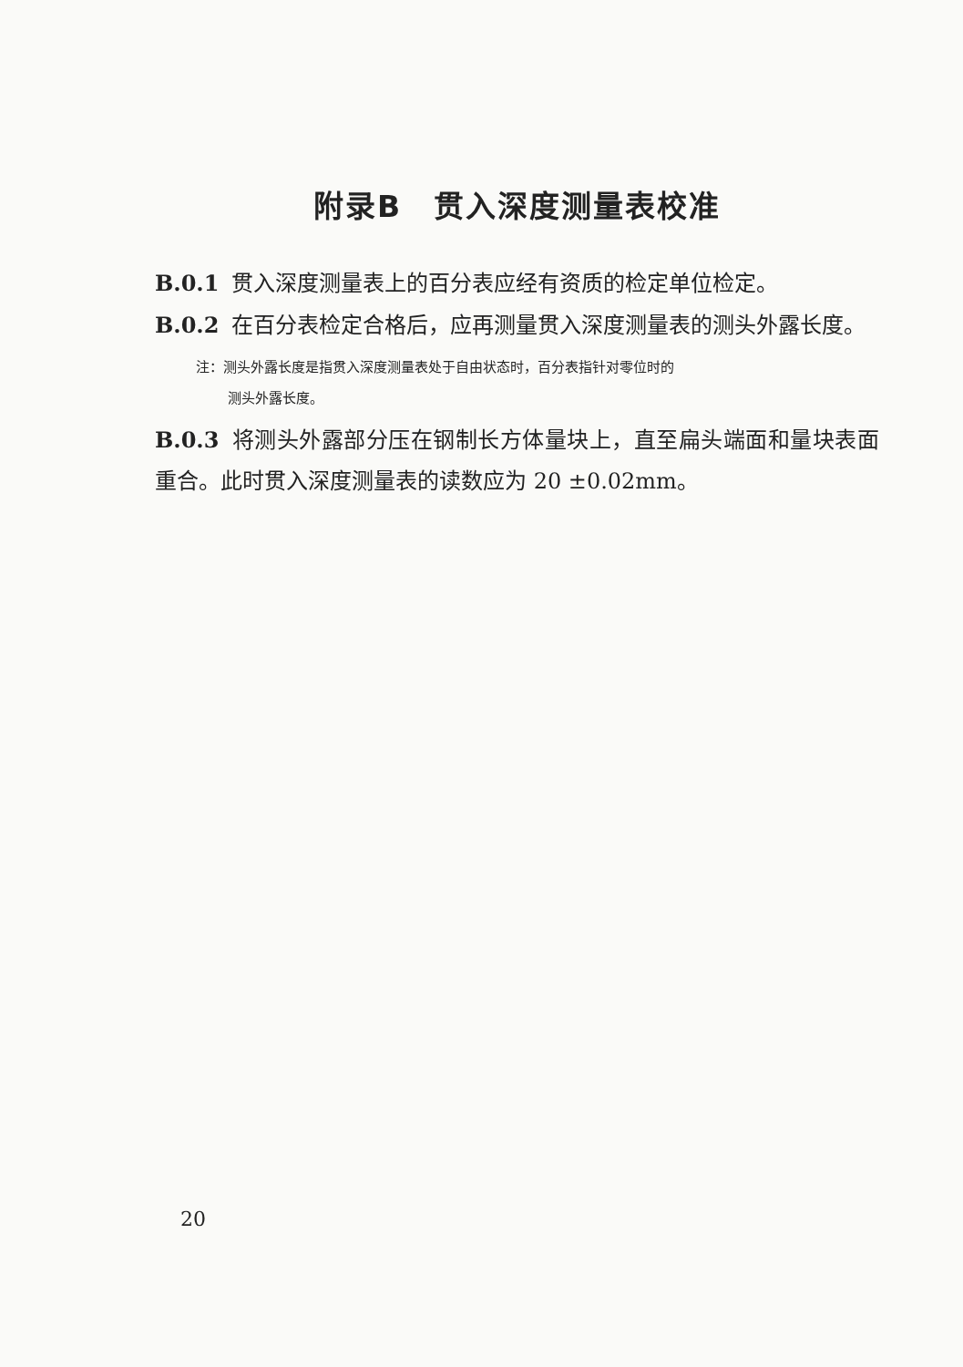附录B　贯入深度测量表校准
B.0.1 贯入深度测量表上的百分表应经有资质的检定单位检定。
B.0.2 在百分表检定合格后，应再测量贯入深度测量表的测头外露长度。
注：测头外露长度是指贯入深度测量表处于自由状态时，百分表指针对零位时的
测头外露长度。
B.0.3 将测头外露部分压在钢制长方体量块上，直至扁头端面和量块表面重合。此时贯入深度测量表的读数应为 20 ±0.02mm。
20